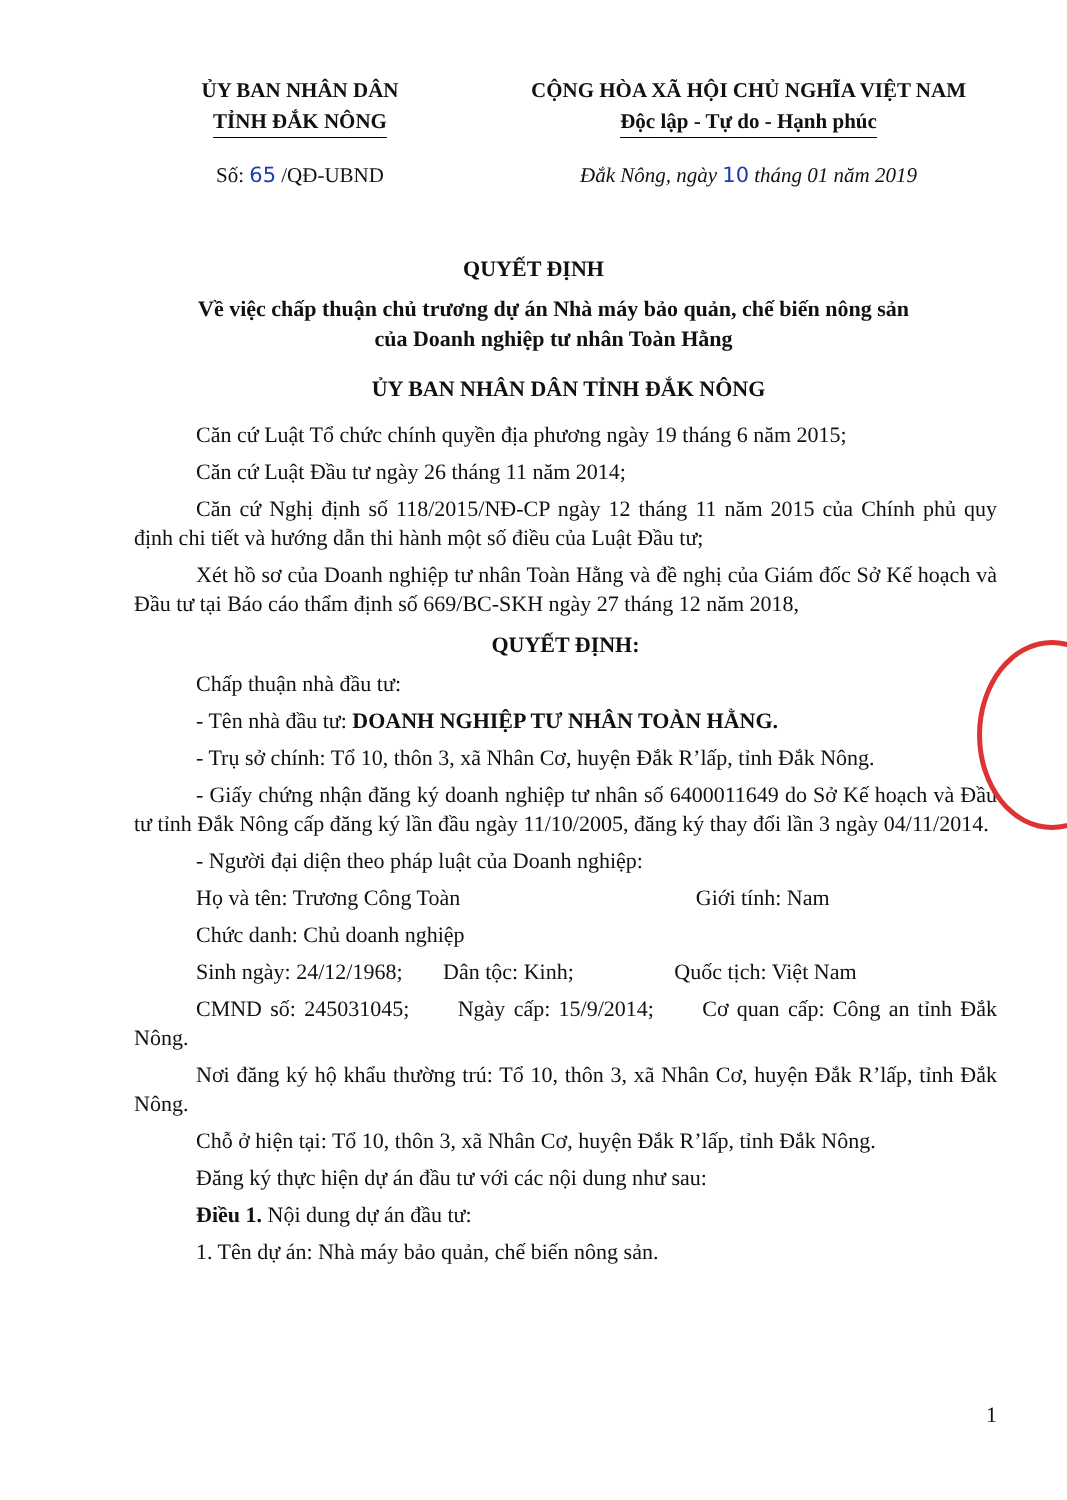ỦY BAN NHÂN DÂN
TỈNH ĐẮK NÔNG
CỘNG HÒA XÃ HỘI CHỦ NGHĨA VIỆT NAM
Độc lập - Tự do - Hạnh phúc
Số: 65 /QĐ-UBND Đắk Nông, ngày 10 tháng 01 năm 2019
QUYẾT ĐỊNH
Về việc chấp thuận chủ trương dự án Nhà máy bảo quản, chế biến nông sản của Doanh nghiệp tư nhân Toàn Hằng
ỦY BAN NHÂN DÂN TỈNH ĐẮK NÔNG
Căn cứ Luật Tổ chức chính quyền địa phương ngày 19 tháng 6 năm 2015;
Căn cứ Luật Đầu tư ngày 26 tháng 11 năm 2014;
Căn cứ Nghị định số 118/2015/NĐ-CP ngày 12 tháng 11 năm 2015 của Chính phủ quy định chi tiết và hướng dẫn thi hành một số điều của Luật Đầu tư;
Xét hồ sơ của Doanh nghiệp tư nhân Toàn Hằng và đề nghị của Giám đốc Sở Kế hoạch và Đầu tư tại Báo cáo thẩm định số 669/BC-SKH ngày 27 tháng 12 năm 2018,
QUYẾT ĐỊNH:
Chấp thuận nhà đầu tư:
- Tên nhà đầu tư: DOANH NGHIỆP TƯ NHÂN TOÀN HẰNG.
- Trụ sở chính: Tổ 10, thôn 3, xã Nhân Cơ, huyện Đắk R’lấp, tỉnh Đắk Nông.
- Giấy chứng nhận đăng ký doanh nghiệp tư nhân số 6400011649 do Sở Kế hoạch và Đầu tư tỉnh Đắk Nông cấp đăng ký lần đầu ngày 11/10/2005, đăng ký thay đổi lần 3 ngày 04/11/2014.
- Người đại diện theo pháp luật của Doanh nghiệp:
Họ và tên: Trương Công Toàn Giới tính: Nam
Chức danh: Chủ doanh nghiệp
Sinh ngày: 24/12/1968; Dân tộc: Kinh; Quốc tịch: Việt Nam
CMND số: 245031045; Ngày cấp: 15/9/2014; Cơ quan cấp: Công an tỉnh Đắk Nông.
Nơi đăng ký hộ khẩu thường trú: Tổ 10, thôn 3, xã Nhân Cơ, huyện Đắk R’lấp, tỉnh Đắk Nông.
Chỗ ở hiện tại: Tổ 10, thôn 3, xã Nhân Cơ, huyện Đắk R’lấp, tỉnh Đắk Nông.
Đăng ký thực hiện dự án đầu tư với các nội dung như sau:
Điều 1. Nội dung dự án đầu tư:
1. Tên dự án: Nhà máy bảo quản, chế biến nông sản.
1